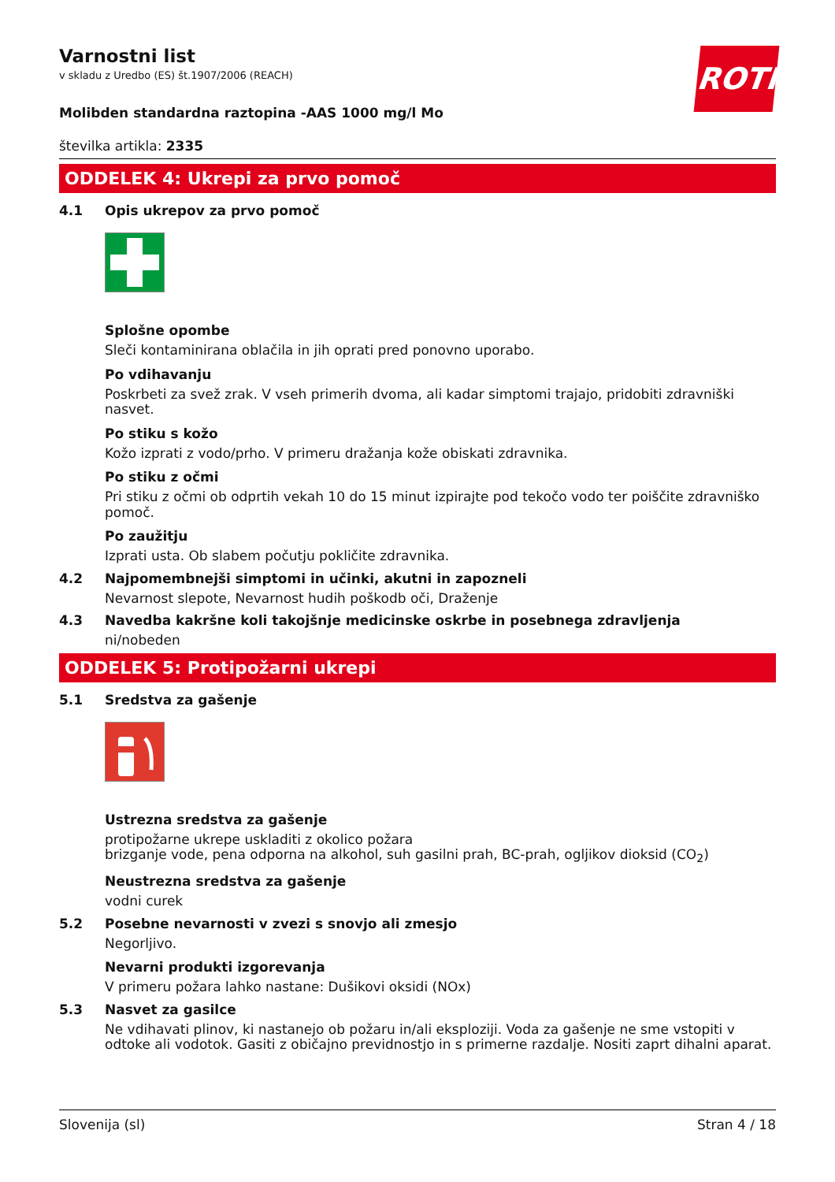ROTH
Varnostni list
v skladu z Uredbo (ES) št.1907/2006 (REACH)
Molibden standardna raztopina -AAS 1000 mg/l Mo
številka artikla: 2335
ODDELEK 4: Ukrepi za prvo pomoč
4.1 Opis ukrepov za prvo pomoč
Splošne opombe
Sleči kontaminirana oblačila in jih oprati pred ponovno uporabo.
Po vdihavanju
Poskrbeti za svež zrak. V vseh primerih dvoma, ali kadar simptomi trajajo, pridobiti zdravniški nasvet.
Po stiku s kožo
Kožo izprati z vodo/prho. V primeru dražanja kože obiskati zdravnika.
Po stiku z očmi
Pri stiku z očmi ob odprtih vekah 10 do 15 minut izpirajte pod tekočo vodo ter poiščite zdravniško pomoč.
Po zaužitju
Izprati usta. Ob slabem počutju pokličite zdravnika.
4.2 Najpomembnejši simptomi in učinki, akutni in zapozneli
Nevarnost slepote, Nevarnost hudih poškodb oči, Draženje
4.3 Navedba kakršne koli takojšnje medicinske oskrbe in posebnega zdravljenja
ni/nobeden
ODDELEK 5: Protipožarni ukrepi
5.1 Sredstva za gašenje
Ustrezna sredstva za gašenje
protipožarne ukrepe uskladiti z okolico požara
brizganje vode, pena odporna na alkohol, suh gasilni prah, BC-prah, ogljikov dioksid (CO<sub>2</sub>)
Neustrezna sredstva za gašenje
vodni curek
5.2 Posebne nevarnosti v zvezi s snovjo ali zmesjo
Negorljivo.
Nevarni produkti izgorevanja
V primeru požara lahko nastane: Dušikovi oksidi (NOx)
5.3 Nasvet za gasilce
Ne vdihavati plinov, ki nastanejo ob požaru in/ali eksploziji. Voda za gašenje ne sme vstopiti v odtoke ali vodotok. Gasiti z običajno previdnostjo in s primerne razdalje. Nositi zaprt dihalni aparat.
Slovenija (sl) Stran 4 / 18